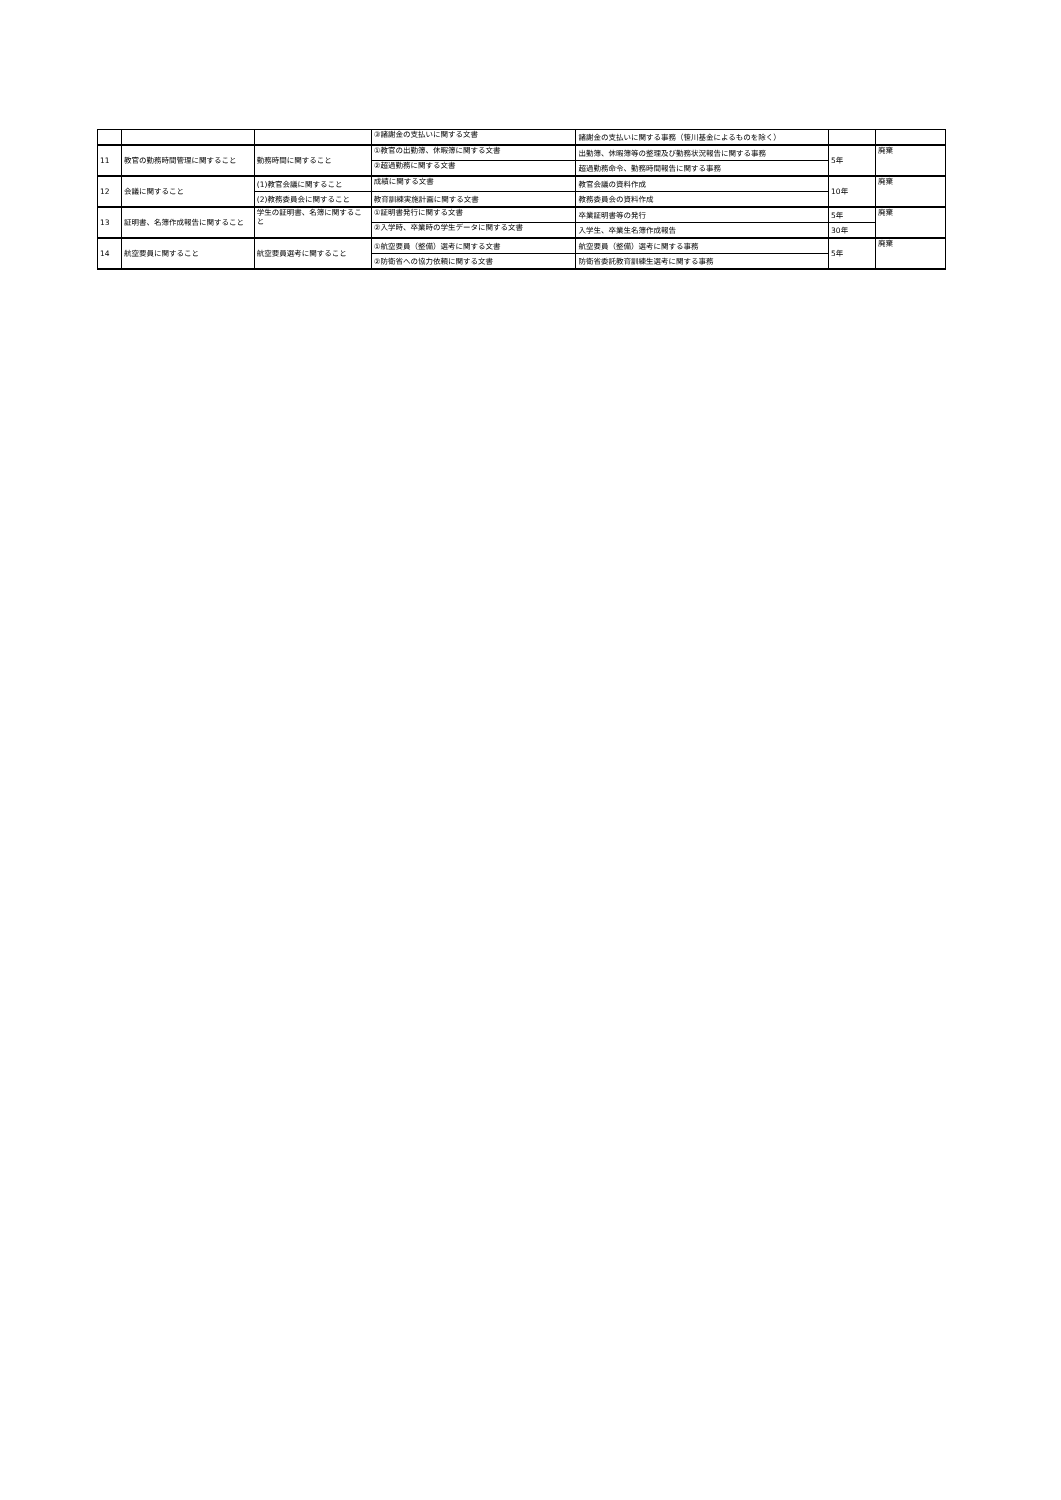| | | | ③諸謝金の支払いに関する文書 | 諸謝金の支払いに関する事務（笹川基金によるものを除く） | | |
| 11 | 教官の勤務時間管理に関すること | 勤務時間に関すること | ①教官の出勤簿、休暇簿に関する文書 | 出勤簿、休暇簿等の整理及び勤務状況報告に関する事務 | 5年 | 廃棄 |
| | | | ②超過勤務に関する文書 | 超過勤務命令、勤務時間報告に関する事務 | | |
| 12 | 会議に関すること | (1)教官会議に関すること | 成績に関する文書 | 教官会議の資料作成 | 10年 | 廃棄 |
| | | (2)教務委員会に関すること | 教育訓練実施計画に関する文書 | 教務委員会の資料作成 | | |
| 13 | 証明書、名簿作成報告に関すること | 学生の証明書、名簿に関すること | ①証明書発行に関する文書 | 卒業証明書等の発行 | 5年 | 廃棄 |
| | | | ②入学時、卒業時の学生データに関する文書 | 入学生、卒業生名簿作成報告 | 30年 | |
| 14 | 航空要員に関すること | 航空要員選考に関すること | ①航空要員（整備）選考に関する文書 | 航空要員（整備）選考に関する事務 | 5年 | 廃棄 |
| | | | ②防衛省への協力依頼に関する文書 | 防衛省委託教育訓練生選考に関する事務 | | |